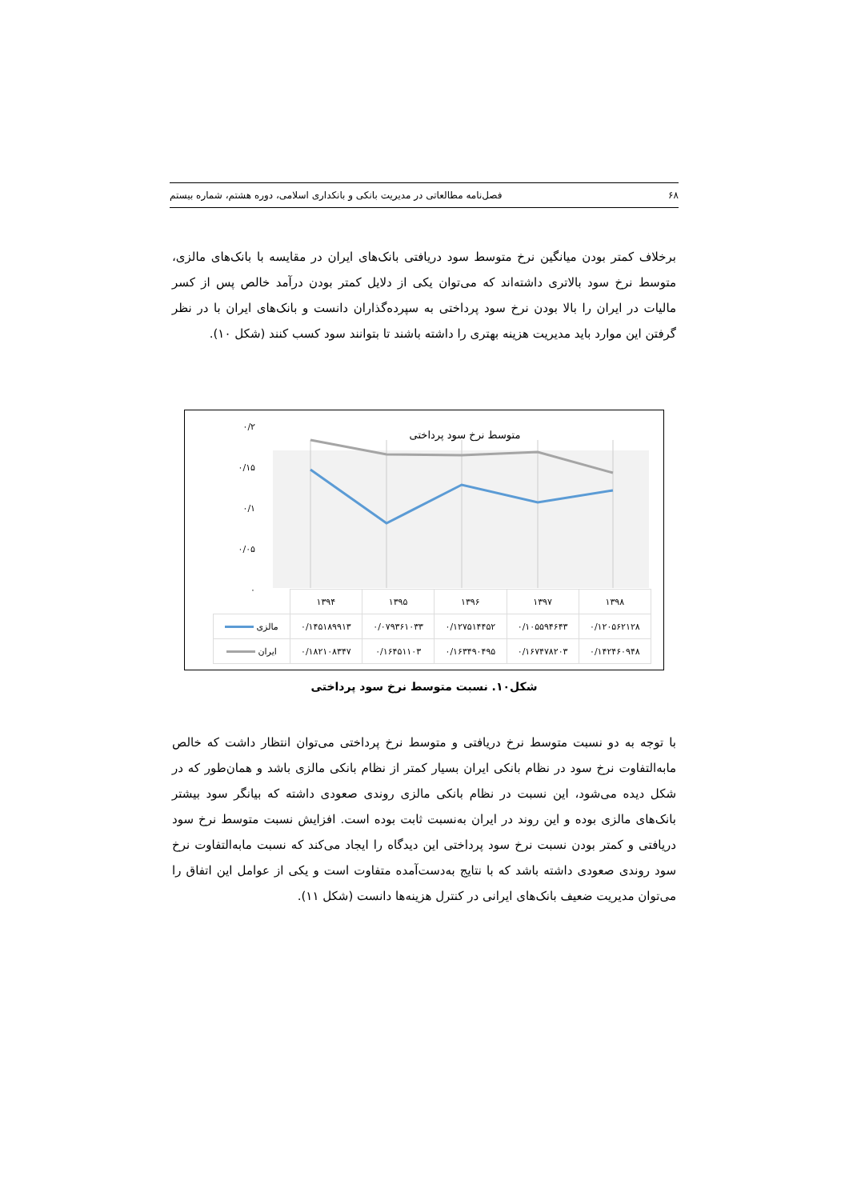۶۸ فصل‌نامه مطالعاتی در مدیریت بانکی و بانکداری اسلامی، دوره هشتم، شماره بیستم
برخلاف کمتر بودن میانگین نرخ متوسط سود دریافتی بانک‌های ایران در مقایسه با بانک‌های مالزی، متوسط نرخ سود بالاتری داشته‌اند که می‌توان یکی از دلایل کمتر بودن درآمد خالص پس از کسر مالیات در ایران را بالا بودن نرخ سود پرداختی به سپرده‌گذاران دانست و بانک‌های ایران با در نظر گرفتن این موارد باید مدیریت هزینه بهتری را داشته باشند تا بتوانند سود کسب کنند (شکل ۱۰).
۰/۲
۰/۱۵
۰/۱
۰/۰۵
۰
متوسط نرخ سود پرداختی
| ۱۳۹۸ | ۱۳۹۷ | ۱۳۹۶ | ۱۳۹۵ | ۱۳۹۴ | |
| --- | --- | --- | --- | --- | --- |
| ۰/۱۲۰۵۶۲۱۲۸ | ۰/۱۰۵۵۹۴۶۴۳ | ۰/۱۲۷۵۱۴۴۵۲ | ۰/۰۷۹۳۶۱۰۳۳ | ۰/۱۴۵۱۸۹۹۱۳ | مالزی |
| ۰/۱۴۲۴۶۰۹۴۸ | ۰/۱۶۷۴۷۸۲۰۳ | ۰/۱۶۳۴۹۰۴۹۵ | ۰/۱۶۴۵۱۱۰۳ | ۰/۱۸۲۱۰۸۳۴۷ | ایران |
شکل۱۰. نسبت متوسط نرخ سود پرداختی
با توجه به دو نسبت متوسط نرخ دریافتی و متوسط نرخ پرداختی می‌توان انتظار داشت که خالص مابه‌التفاوت نرخ سود در نظام بانکی ایران بسیار کمتر از نظام بانکی مالزی باشد و همان‌طور که در شکل دیده می‌شود، این نسبت در نظام بانکی مالزی روندی صعودی داشته که بیانگر سود بیشتر بانک‌های مالزی بوده و این روند در ایران به‌نسبت ثابت بوده است. افزایش نسبت متوسط نرخ سود دریافتی و کمتر بودن نسبت نرخ سود پرداختی این دیدگاه را ایجاد می‌کند که نسبت مابه‌التفاوت نرخ سود روندی صعودی داشته باشد که با نتایج به‌دست‌آمده متفاوت است و یکی از عوامل این اتفاق را می‌توان مدیریت ضعیف بانک‌های ایرانی در کنترل هزینه‌ها دانست (شکل ۱۱).